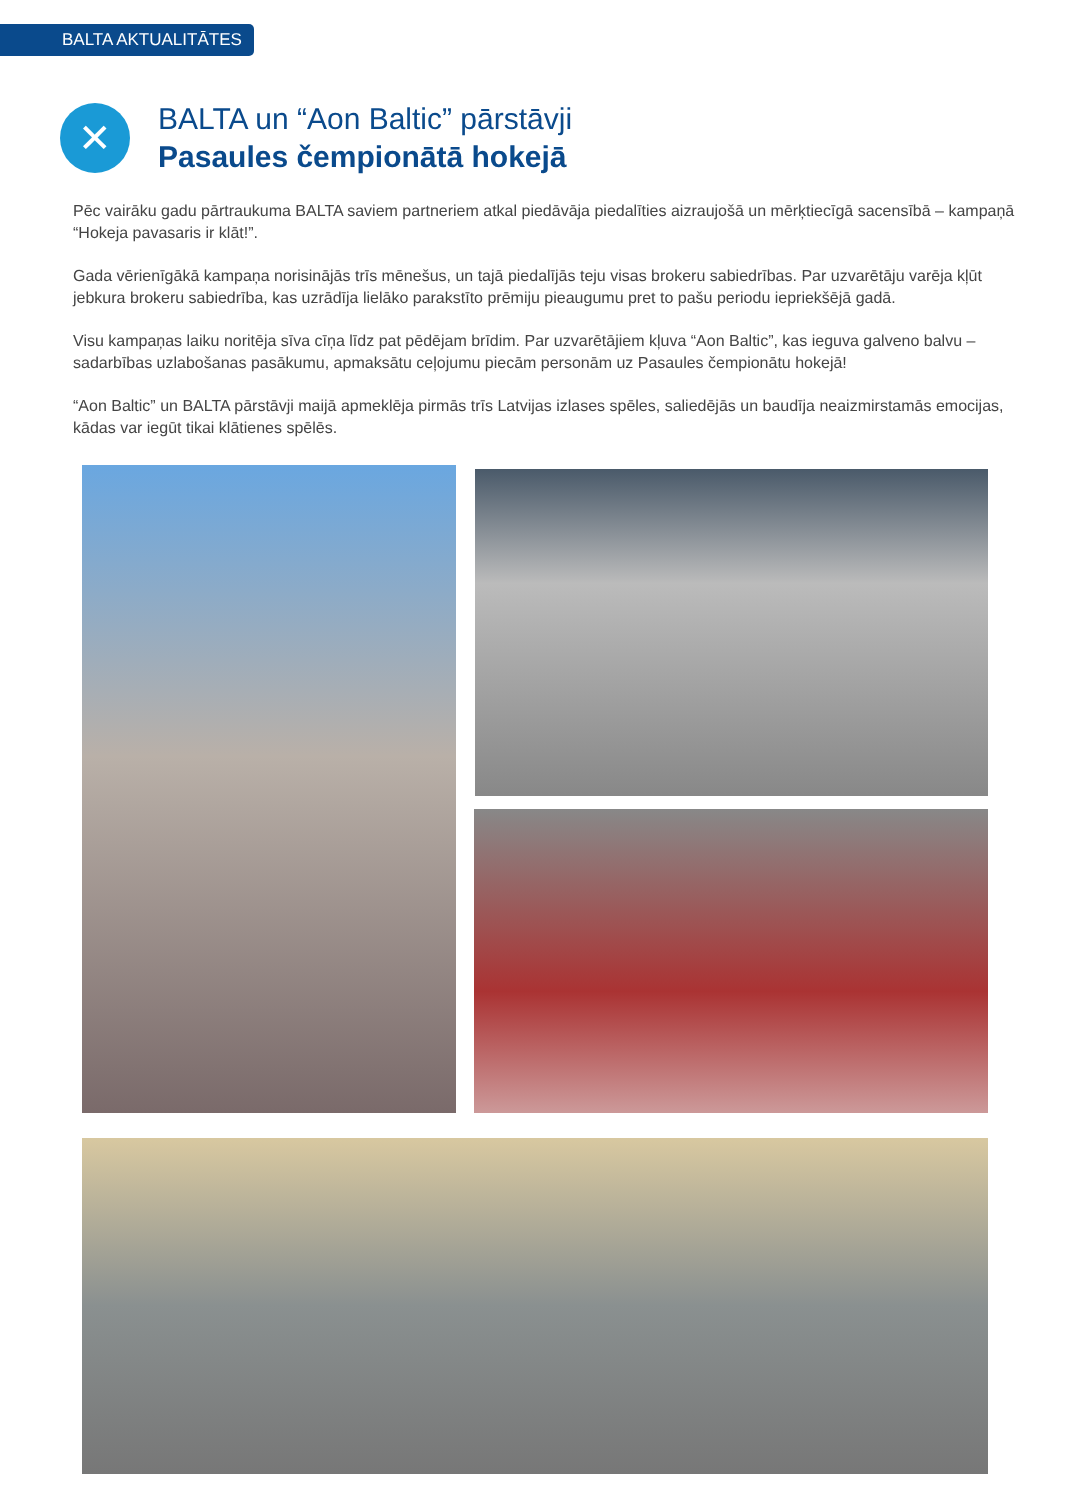BALTA AKTUALITĀTES
✕
BALTA un “Aon Baltic” pārstāvji
Pasaules čempionātā hokejā
Pēc vairāku gadu pārtraukuma BALTA saviem partneriem atkal piedāvāja piedalīties aizraujošā un mērķtiecīgā sacensībā – kampaņā “Hokeja pavasaris ir klāt!”.
Gada vērienīgākā kampaņa norisinājās trīs mēnešus, un tajā piedalījās teju visas brokeru sabiedrības. Par uzvarētāju varēja kļūt jebkura brokeru sabiedrība, kas uzrādīja lielāko parakstīto prēmiju pieaugumu pret to pašu periodu iepriekšējā gadā.
Visu kampaņas laiku noritēja sīva cīņa līdz pat pēdējam brīdim. Par uzvarētājiem kļuva “Aon Baltic”, kas ieguva galveno balvu – sadarbības uzlabošanas pasākumu, apmaksātu ceļojumu piecām personām uz Pasaules čempionātu hokejā!
“Aon Baltic” un BALTA pārstāvji maijā apmeklēja pirmās trīs Latvijas izlases spēles, saliedējās un baudīja neaizmirstamās emocijas, kādas var iegūt tikai klātienes spēlēs.